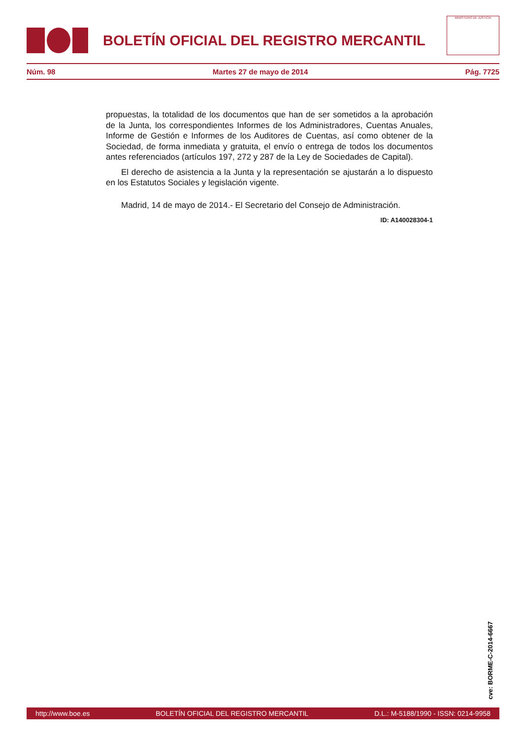BOLETÍN OFICIAL DEL REGISTRO MERCANTIL
MINISTERIO DE JUSTICIA
Núm. 98 Martes 27 de mayo de 2014 Pág. 7725
propuestas, la totalidad de los documentos que han de ser sometidos a la aprobación de la Junta, los correspondientes Informes de los Administradores, Cuentas Anuales, Informe de Gestión e Informes de los Auditores de Cuentas, así como obtener de la Sociedad, de forma inmediata y gratuita, el envío o entrega de todos los documentos antes referenciados (artículos 197, 272 y 287 de la Ley de Sociedades de Capital).
El derecho de asistencia a la Junta y la representación se ajustarán a lo dispuesto en los Estatutos Sociales y legislación vigente.
Madrid, 14 de mayo de 2014.- El Secretario del Consejo de Administración.
ID: A140028304-1
cve: BORME-C-2014-6667
http://www.boe.es BOLETÍN OFICIAL DEL REGISTRO MERCANTIL D.L.: M-5188/1990 - ISSN: 0214-9958